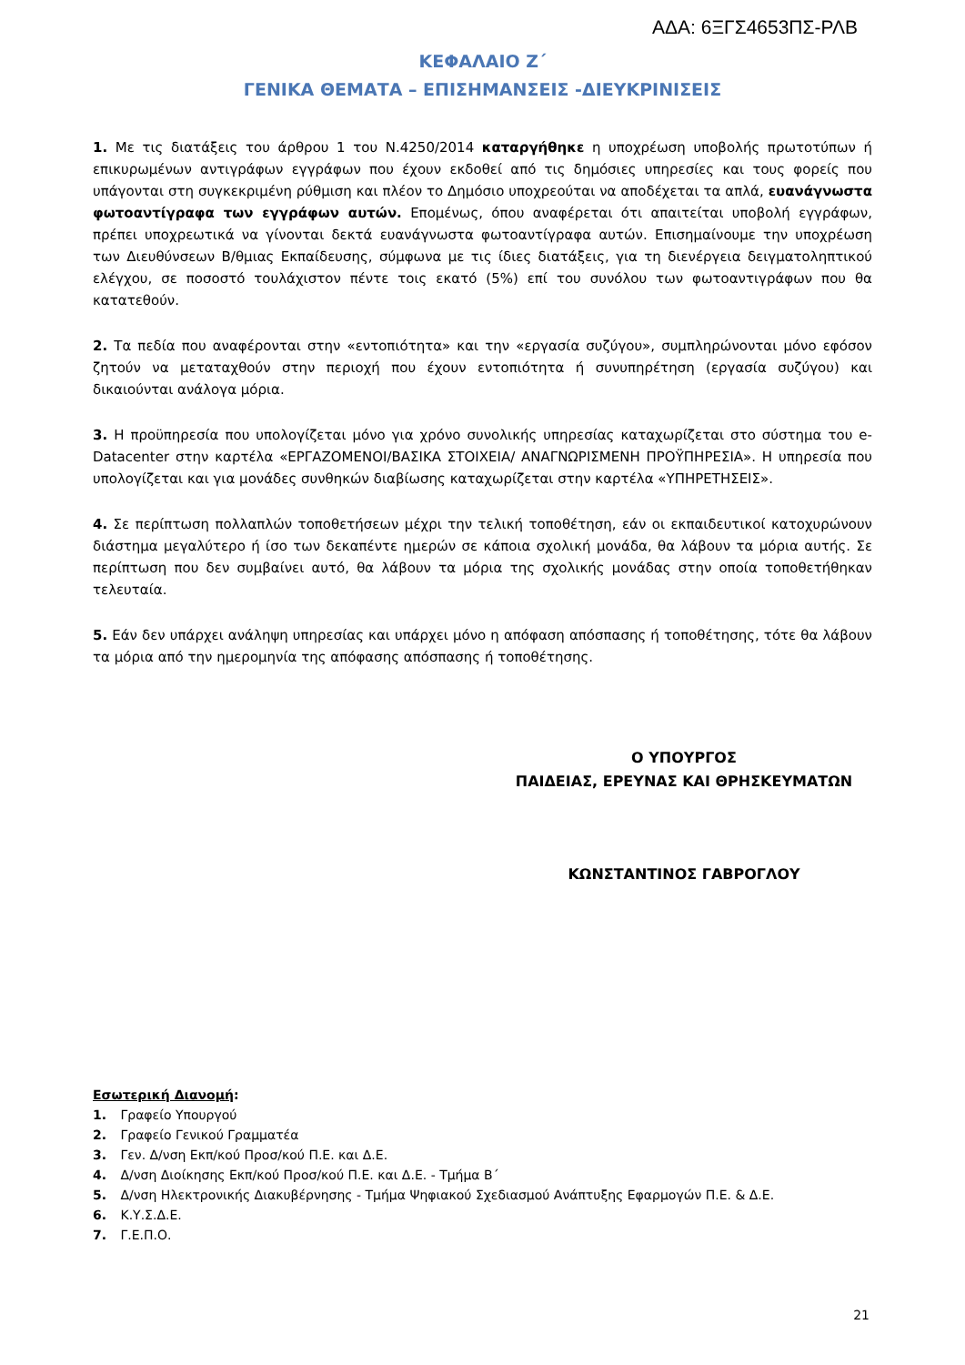ΑΔΑ: 6ΞΓΣ4653ΠΣ-ΡΛΒ
ΚΕΦΑΛΑΙΟ Ζ΄
ΓΕΝΙΚΑ ΘΕΜΑΤΑ – ΕΠΙΣΗΜΑΝΣΕΙΣ -ΔΙΕΥΚΡΙΝΙΣΕΙΣ
1. Με τις διατάξεις του άρθρου 1 του Ν.4250/2014 καταργήθηκε η υποχρέωση υποβολής πρωτοτύπων ή επικυρωμένων αντιγράφων εγγράφων που έχουν εκδοθεί από τις δημόσιες υπηρεσίες και τους φορείς που υπάγονται στη συγκεκριμένη ρύθμιση και πλέον το Δημόσιο υποχρεούται να αποδέχεται τα απλά, ευανάγνωστα φωτοαντίγραφα των εγγράφων αυτών. Επομένως, όπου αναφέρεται ότι απαιτείται υποβολή εγγράφων, πρέπει υποχρεωτικά να γίνονται δεκτά ευανάγνωστα φωτοαντίγραφα αυτών. Επισημαίνουμε την υποχρέωση των Διευθύνσεων Β/θμιας Εκπαίδευσης, σύμφωνα με τις ίδιες διατάξεις, για τη διενέργεια δειγματοληπτικού ελέγχου, σε ποσοστό τουλάχιστον πέντε τοις εκατό (5%) επί του συνόλου των φωτοαντιγράφων που θα κατατεθούν.
2. Τα πεδία που αναφέρονται στην «εντοπιότητα» και την «εργασία συζύγου», συμπληρώνονται μόνο εφόσον ζητούν να μεταταχθούν στην περιοχή που έχουν εντοπιότητα ή συνυπηρέτηση (εργασία συζύγου) και δικαιούνται ανάλογα μόρια.
3. Η προϋπηρεσία που υπολογίζεται μόνο για χρόνο συνολικής υπηρεσίας καταχωρίζεται στο σύστημα του e-Datacenter στην καρτέλα «ΕΡΓΑΖΟΜΕΝΟΙ/ΒΑΣΙΚΑ ΣΤΟΙΧΕΙΑ/ ΑΝΑΓΝΩΡΙΣΜΕΝΗ ΠΡΟΫΠΗΡΕΣΙΑ». Η υπηρεσία που υπολογίζεται και για μονάδες συνθηκών διαβίωσης καταχωρίζεται στην καρτέλα «ΥΠΗΡΕΤΗΣΕΙΣ».
4. Σε περίπτωση πολλαπλών τοποθετήσεων μέχρι την τελική τοποθέτηση, εάν οι εκπαιδευτικοί κατοχυρώνουν διάστημα μεγαλύτερο ή ίσο των δεκαπέντε ημερών σε κάποια σχολική μονάδα, θα λάβουν τα μόρια αυτής. Σε περίπτωση που δεν συμβαίνει αυτό, θα λάβουν τα μόρια της σχολικής μονάδας στην οποία τοποθετήθηκαν τελευταία.
5. Εάν δεν υπάρχει ανάληψη υπηρεσίας και υπάρχει μόνο η απόφαση απόσπασης ή τοποθέτησης, τότε θα λάβουν τα μόρια από την ημερομηνία της απόφασης απόσπασης ή τοποθέτησης.
Ο ΥΠΟΥΡΓΟΣ
ΠΑΙΔΕΙΑΣ, ΕΡΕΥΝΑΣ ΚΑΙ ΘΡΗΣΚΕΥΜΑΤΩΝ
ΚΩΝΣΤΑΝΤΙΝΟΣ ΓΑΒΡΟΓΛΟΥ
Εσωτερική Διανομή:
1. Γραφείο Υπουργού
2. Γραφείο Γενικού Γραμματέα
3. Γεν. Δ/νση Εκπ/κού Προσ/κού Π.Ε. και Δ.Ε.
4. Δ/νση Διοίκησης Εκπ/κού Προσ/κού Π.Ε. και Δ.Ε. - Τμήμα Β΄
5. Δ/νση Ηλεκτρονικής Διακυβέρνησης - Τμήμα Ψηφιακού Σχεδιασμού Ανάπτυξης Εφαρμογών Π.Ε. & Δ.Ε.
6. Κ.Υ.Σ.Δ.Ε.
7. Γ.Ε.Π.Ο.
21